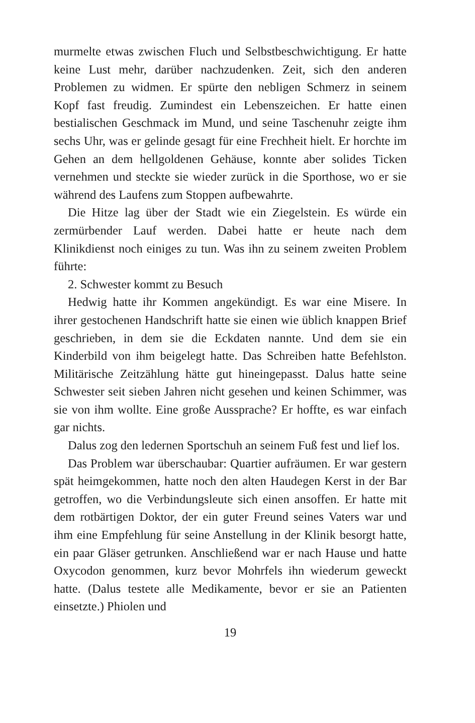murmelte etwas zwischen Fluch und Selbstbeschwichtigung. Er hatte keine Lust mehr, darüber nachzudenken. Zeit, sich den anderen Problemen zu widmen. Er spürte den nebligen Schmerz in seinem Kopf fast freudig. Zumindest ein Lebenszeichen. Er hatte einen bestialischen Geschmack im Mund, und seine Taschenuhr zeigte ihm sechs Uhr, was er gelinde gesagt für eine Frechheit hielt. Er horchte im Gehen an dem hellgoldenen Gehäuse, konnte aber solides Ticken vernehmen und steckte sie wieder zurück in die Sporthose, wo er sie während des Laufens zum Stoppen aufbewahrte.
Die Hitze lag über der Stadt wie ein Ziegelstein. Es würde ein zermürbender Lauf werden. Dabei hatte er heute nach dem Klinikdienst noch einiges zu tun. Was ihn zu seinem zweiten Problem führte:
2. Schwester kommt zu Besuch
Hedwig hatte ihr Kommen angekündigt. Es war eine Misere. In ihrer gestochenen Handschrift hatte sie einen wie üblich knappen Brief geschrieben, in dem sie die Eckdaten nannte. Und dem sie ein Kinderbild von ihm beigelegt hatte. Das Schreiben hatte Befehlston. Militärische Zeitzählung hätte gut hineingepasst. Dalus hatte seine Schwester seit sieben Jahren nicht gesehen und keinen Schimmer, was sie von ihm wollte. Eine große Aussprache? Er hoffte, es war einfach gar nichts.
Dalus zog den ledernen Sportschuh an seinem Fuß fest und lief los.
Das Problem war überschaubar: Quartier aufräumen. Er war gestern spät heimgekommen, hatte noch den alten Haudegen Kerst in der Bar getroffen, wo die Verbindungsleute sich einen ansoffen. Er hatte mit dem rotbärtigen Doktor, der ein guter Freund seines Vaters war und ihm eine Empfehlung für seine Anstellung in der Klinik besorgt hatte, ein paar Gläser getrunken. Anschließend war er nach Hause und hatte Oxycodon genommen, kurz bevor Mohrfels ihn wiederum geweckt hatte. (Dalus testete alle Medikamente, bevor er sie an Patienten einsetzte.) Phiolen und
19